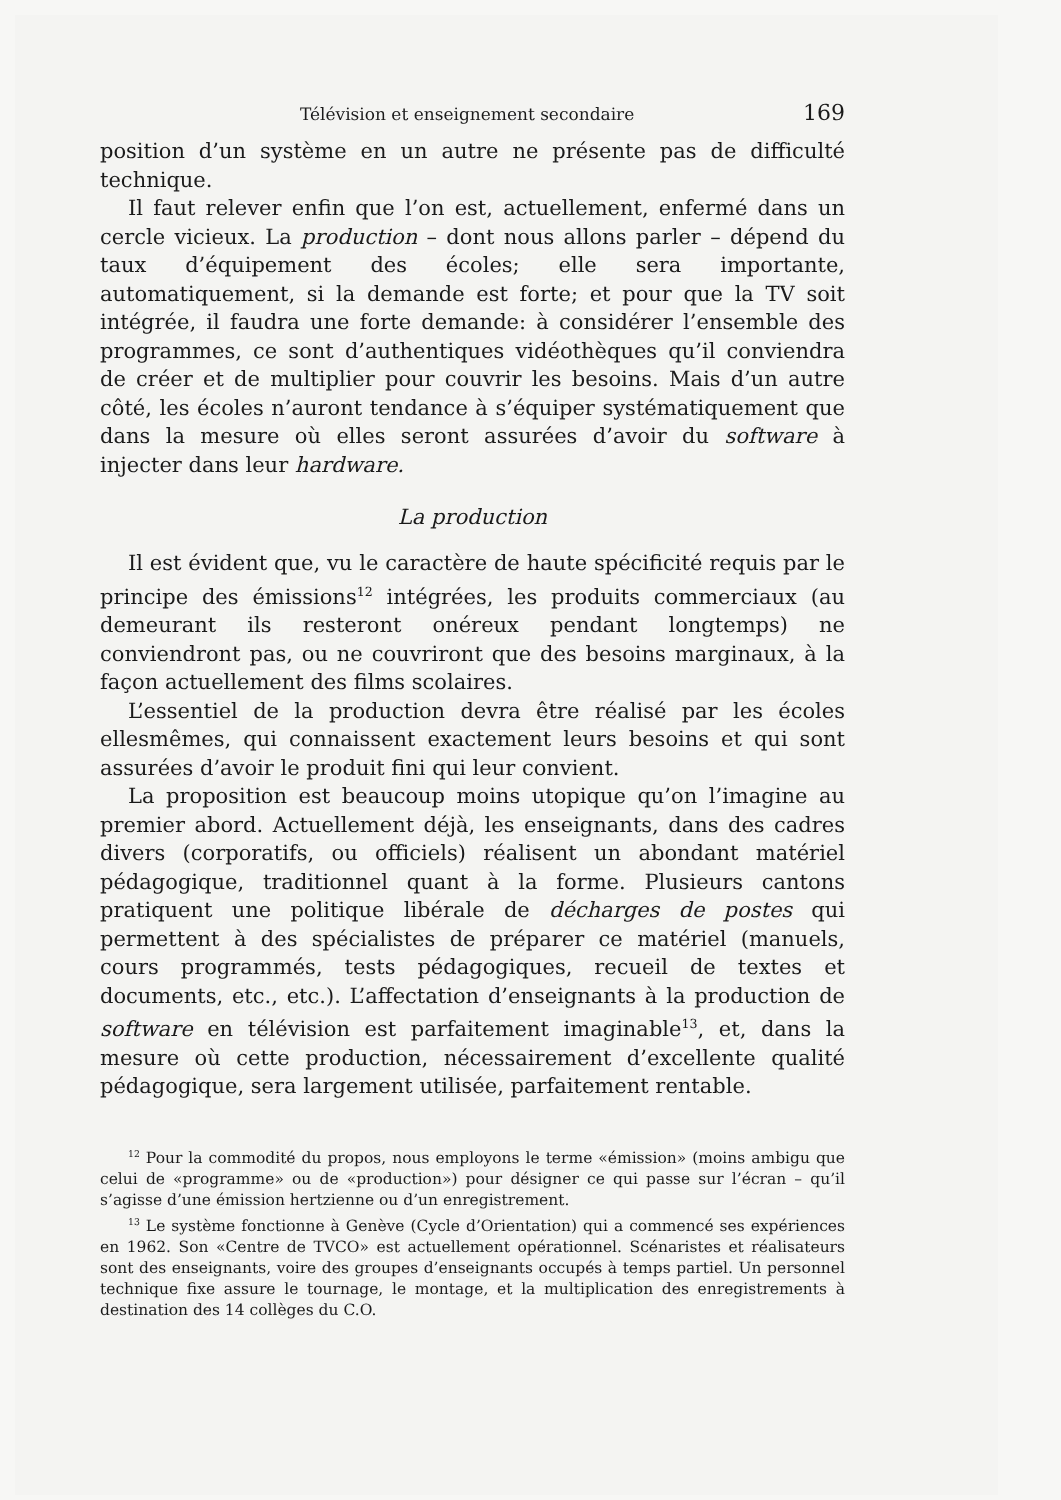Télévision et enseignement secondaire 169
position d’un système en un autre ne présente pas de difficulté technique.
Il faut relever enfin que l’on est, actuellement, enfermé dans un cercle vicieux. La production – dont nous allons parler – dépend du taux d’équipement des écoles; elle sera importante, automatiquement, si la demande est forte; et pour que la TV soit intégrée, il faudra une forte demande: à considérer l’ensemble des programmes, ce sont d’authentiques vidéothèques qu’il conviendra de créer et de multiplier pour couvrir les besoins. Mais d’un autre côté, les écoles n’auront tendance à s’équiper systématiquement que dans la mesure où elles seront assurées d’avoir du software à injecter dans leur hardware.
La production
Il est évident que, vu le caractère de haute spécificité requis par le principe des émissions<sup>12</sup> intégrées, les produits commerciaux (au demeurant ils resteront onéreux pendant longtemps) ne conviendront pas, ou ne couvriront que des besoins marginaux, à la façon actuellement des films scolaires.
L’essentiel de la production devra être réalisé par les écoles ellesmêmes, qui connaissent exactement leurs besoins et qui sont assurées d’avoir le produit fini qui leur convient.
La proposition est beaucoup moins utopique qu’on l’imagine au premier abord. Actuellement déjà, les enseignants, dans des cadres divers (corporatifs, ou officiels) réalisent un abondant matériel pédagogique, traditionnel quant à la forme. Plusieurs cantons pratiquent une politique libérale de décharges de postes qui permettent à des spécialistes de préparer ce matériel (manuels, cours programmés, tests pédagogiques, recueil de textes et documents, etc., etc.). L’affectation d’enseignants à la production de software en télévision est parfaitement imaginable<sup>13</sup>, et, dans la mesure où cette production, nécessairement d’excellente qualité pédagogique, sera largement utilisée, parfaitement rentable.
<sup>12</sup> Pour la commodité du propos, nous employons le terme «émission» (moins ambigu que celui de «programme» ou de «production») pour désigner ce qui passe sur l’écran – qu’il s’agisse d’une émission hertzienne ou d’un enregistrement.
<sup>13</sup> Le système fonctionne à Genève (Cycle d’Orientation) qui a commencé ses expériences en 1962. Son «Centre de TVCO» est actuellement opérationnel. Scénaristes et réalisateurs sont des enseignants, voire des groupes d’enseignants occupés à temps partiel. Un personnel technique fixe assure le tournage, le montage, et la multiplication des enregistrements à destination des 14 collèges du C.O.